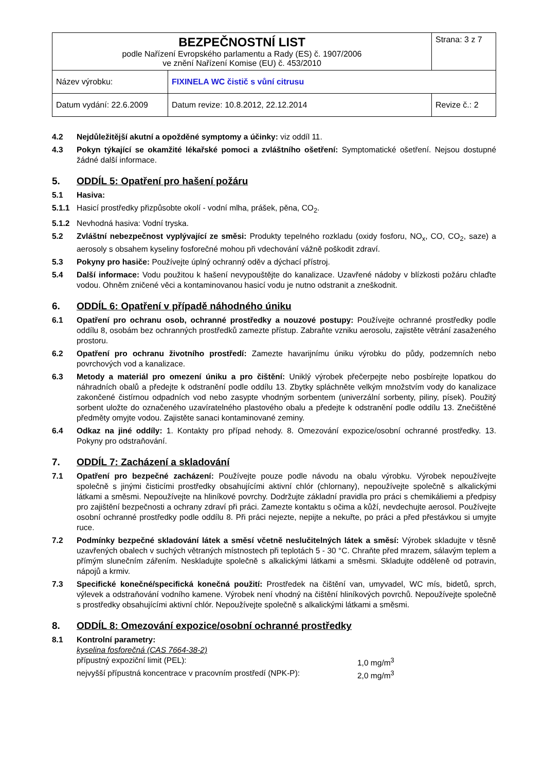| BEZPEČNOSTNÍ LIST podle Nařízení Evropského parlamentu a Rady (ES) č. 1907/2006 ve znění Nařízení Komise (EU) č. 453/2010 | | Strana: 3 z 7 |
| Název výrobku: | FIXINELA WC čistič s vůní citrusu | |
| Datum vydání: 22.6.2009 | Datum revize: 10.8.2012, 22.12.2014 | Revize č.: 2 |
4.2 Nejdůležitější akutní a opožděné symptomy a účinky: viz oddíl 11.
4.3 Pokyn týkající se okamžité lékařské pomoci a zvláštního ošetření: Symptomatické ošetření. Nejsou dostupné žádné další informace.
5. ODDÍL 5: Opatření pro hašení požáru
5.1 Hasiva:
5.1.1 Hasicí prostředky přizpůsobte okolí - vodní mlha, prášek, pěna, CO<sub>2</sub>.
5.1.2 Nevhodná hasiva: Vodní tryska.
5.2 Zvláštní nebezpečnost vyplývající ze směsi: Produkty tepelného rozkladu (oxidy fosforu, NO<sub>x</sub>, CO, CO<sub>2</sub>, saze) a aerosoly s obsahem kyseliny fosforečné mohou při vdechování vážně poškodit zdraví.
5.3 Pokyny pro hasiče: Používejte úplný ochranný oděv a dýchací přístroj.
5.4 Další informace: Vodu použitou k hašení nevypouštějte do kanalizace. Uzavřené nádoby v blízkosti požáru chlaďte vodou. Ohněm zničené věci a kontaminovanou hasicí vodu je nutno odstranit a zneškodnit.
6. ODDÍL 6: Opatření v případě náhodného úniku
6.1 Opatření pro ochranu osob, ochranné prostředky a nouzové postupy: Používejte ochranné prostředky podle oddílu 8, osobám bez ochranných prostředků zamezte přístup. Zabraňte vzniku aerosolu, zajistěte větrání zasaženého prostoru.
6.2 Opatření pro ochranu životního prostředí: Zamezte havarijnímu úniku výrobku do půdy, podzemních nebo povrchových vod a kanalizace.
6.3 Metody a materiál pro omezení úniku a pro čištění: Uniklý výrobek přečerpejte nebo posbírejte lopatkou do náhradních obalů a předejte k odstranění podle oddílu 13. Zbytky spláchněte velkým množstvím vody do kanalizace zakončené čistírnou odpadních vod nebo zasypte vhodným sorbentem (univerzální sorbenty, piliny, písek). Použitý sorbent uložte do označeného uzavíratelného plastového obalu a předejte k odstranění podle oddílu 13. Znečištěné předměty omyjte vodou. Zajistěte sanaci kontaminované zeminy.
6.4 Odkaz na jiné oddíly: 1. Kontakty pro případ nehody. 8. Omezování expozice/osobní ochranné prostředky. 13. Pokyny pro odstraňování.
7. ODDÍL 7: Zacházení a skladování
7.1 Opatření pro bezpečné zacházení: Používejte pouze podle návodu na obalu výrobku. Výrobek nepoužívejte společně s jinými čisticími prostředky obsahujícími aktivní chlór (chlornany), nepoužívejte společně s alkalickými látkami a směsmi. Nepoužívejte na hliníkové povrchy. Dodržujte základní pravidla pro práci s chemikáliemi a předpisy pro zajištění bezpečnosti a ochrany zdraví při práci. Zamezte kontaktu s očima a kůží, nevdechujte aerosol. Používejte osobní ochranné prostředky podle oddílu 8. Při práci nejezte, nepijte a nekuřte, po práci a před přestávkou si umyjte ruce.
7.2 Podmínky bezpečné skladování látek a směsí včetně neslučitelných látek a směsí: Výrobek skladujte v těsně uzavřených obalech v suchých větraných místnostech při teplotách 5 - 30 °C. Chraňte před mrazem, sálavým teplem a přímým slunečním zářením. Neskladujte společně s alkalickými látkami a směsmi. Skladujte odděleně od potravin, nápojů a krmiv.
7.3 Specifické konečné/specifická konečná použití: Prostředek na čištění van, umyvadel, WC mís, bidetů, sprch, výlevek a odstraňování vodního kamene. Výrobek není vhodný na čištění hliníkových povrchů. Nepoužívejte společně s prostředky obsahujícími aktivní chlór. Nepoužívejte společně s alkalickými látkami a směsmi.
8. ODDÍL 8: Omezování expozice/osobní ochranné prostředky
8.1 Kontrolní parametry:
kyselina fosforečná (CAS 7664-38-2)
přípustný expoziční limit (PEL): 1,0 mg/m<sup>3</sup>
nejvyšší přípustná koncentrace v pracovním prostředí (NPK-P): 2,0 mg/m<sup>3</sup>